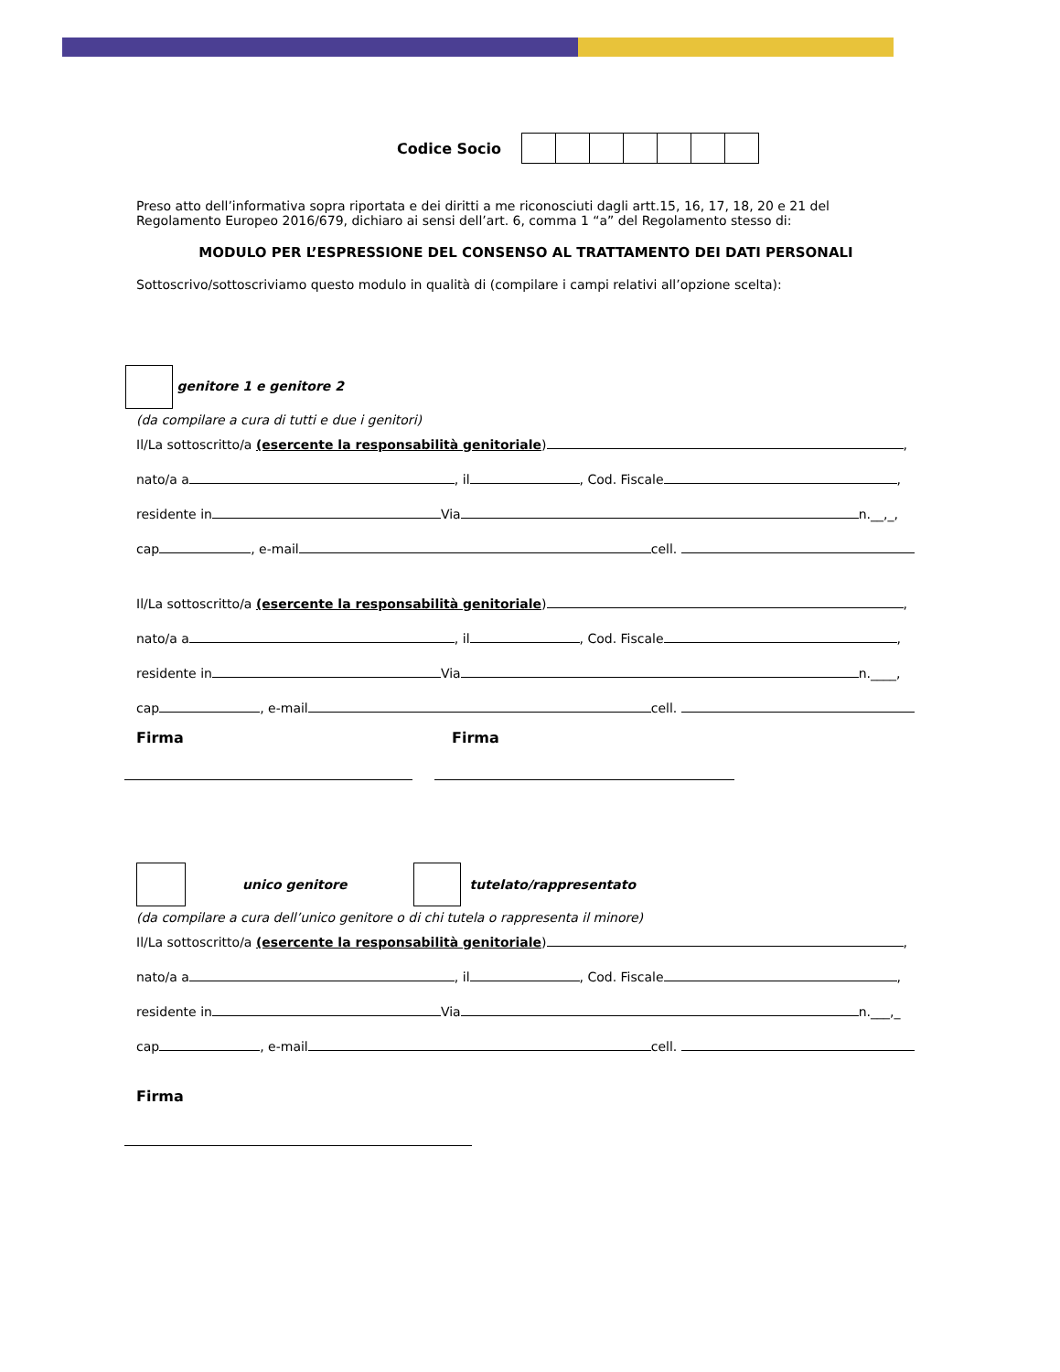Codice Socio
Preso atto dell’informativa sopra riportata e dei diritti a me riconosciuti dagli artt.15, 16, 17, 18, 20 e 21 del Regolamento Europeo 2016/679, dichiaro ai sensi dell’art. 6, comma 1 “a” del Regolamento stesso di:
MODULO PER L’ESPRESSIONE DEL CONSENSO AL TRATTAMENTO DEI DATI PERSONALI
Sottoscrivo/sottoscriviamo questo modulo in qualità di (compilare i campi relativi all’opzione scelta):
genitore 1 e genitore 2
(da compilare a cura di tutti e due i genitori)
Il/La sottoscritto/a (esercente la responsabilità genitoriale) ,
nato/a a , il , Cod. Fiscale ,
residente in Via n.__,_,
cap , e-mail cell.
Il/La sottoscritto/a (esercente la responsabilità genitoriale) ,
nato/a a , il , Cod. Fiscale ,
residente in Via n.____,
cap , e-mail cell.
Firma Firma
unico genitore tutelato/rappresentato
(da compilare a cura dell’unico genitore o di chi tutela o rappresenta il minore)
Il/La sottoscritto/a (esercente la responsabilità genitoriale) ,
nato/a a , il , Cod. Fiscale ,
residente in Via n.___,_
cap , e-mail cell.
Firma